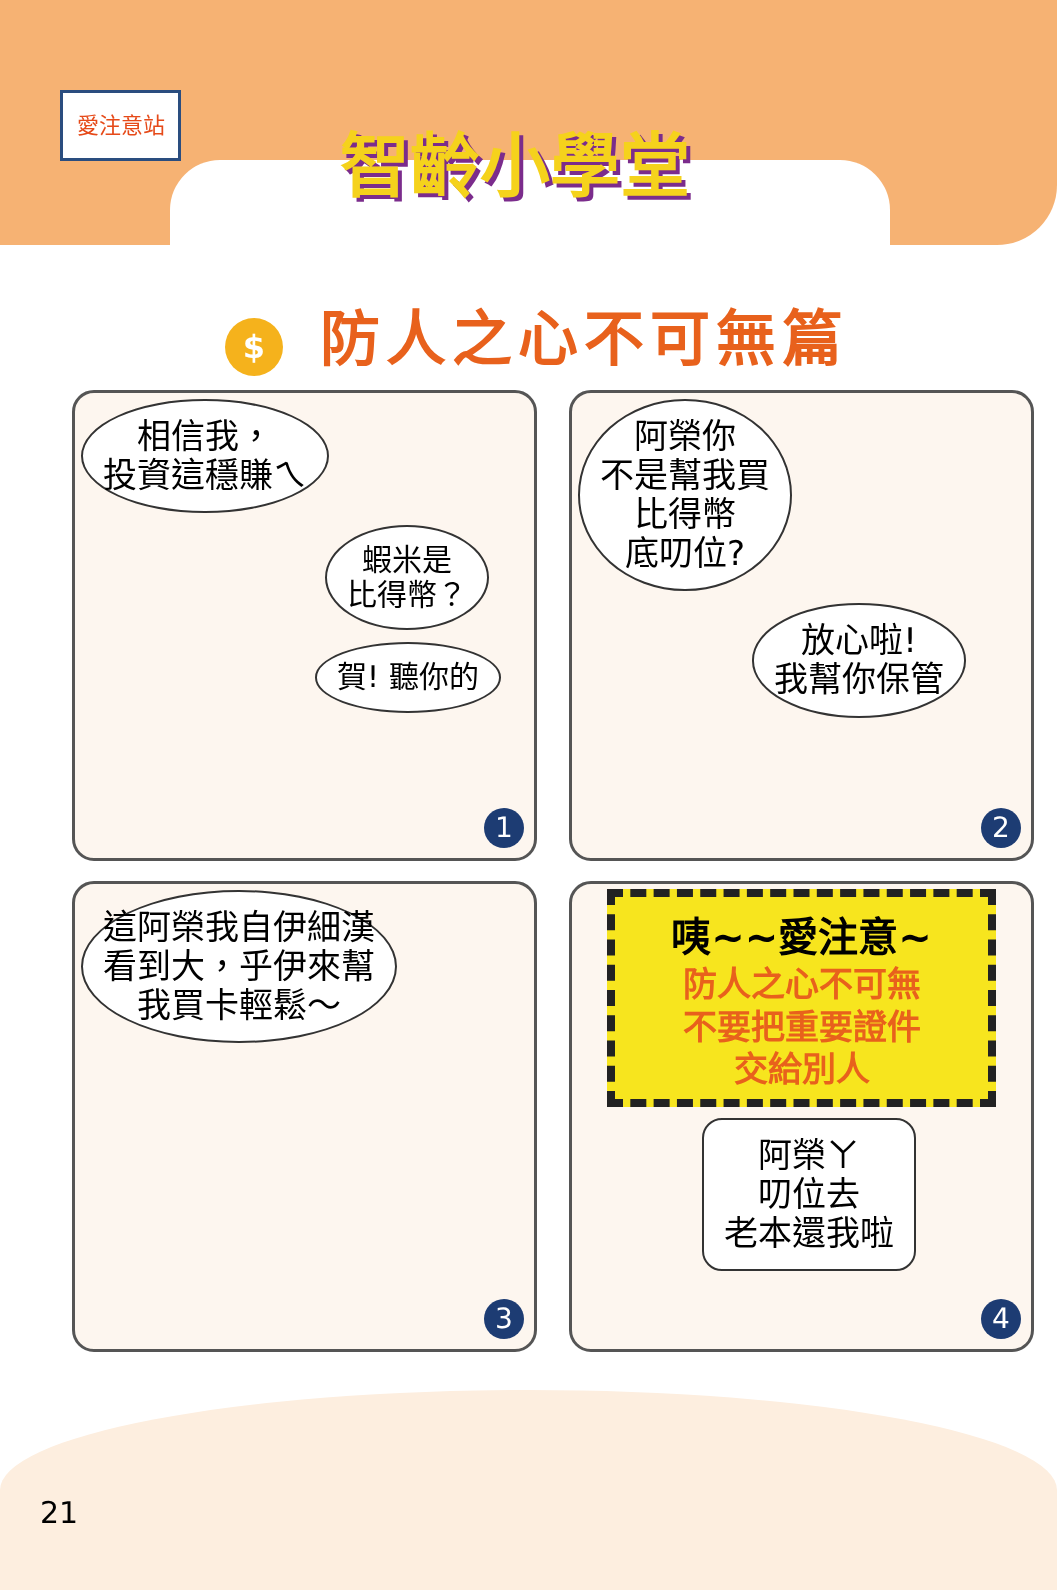愛注意站
智齡小學堂
$ 防人之心不可無篇
相信我，
投資這穩賺ㄟ
蝦米是
比得幣？
賀! 聽你的
1
阿榮你
不是幫我買
比得幣
底叨位?
放心啦!
我幫你保管
2
這阿榮我自伊細漢
看到大，乎伊來幫
我買卡輕鬆～
3
咦~~愛注意~
防人之心不可無
不要把重要證件
交給別人
阿榮ㄚ
叨位去
老本還我啦
4
21